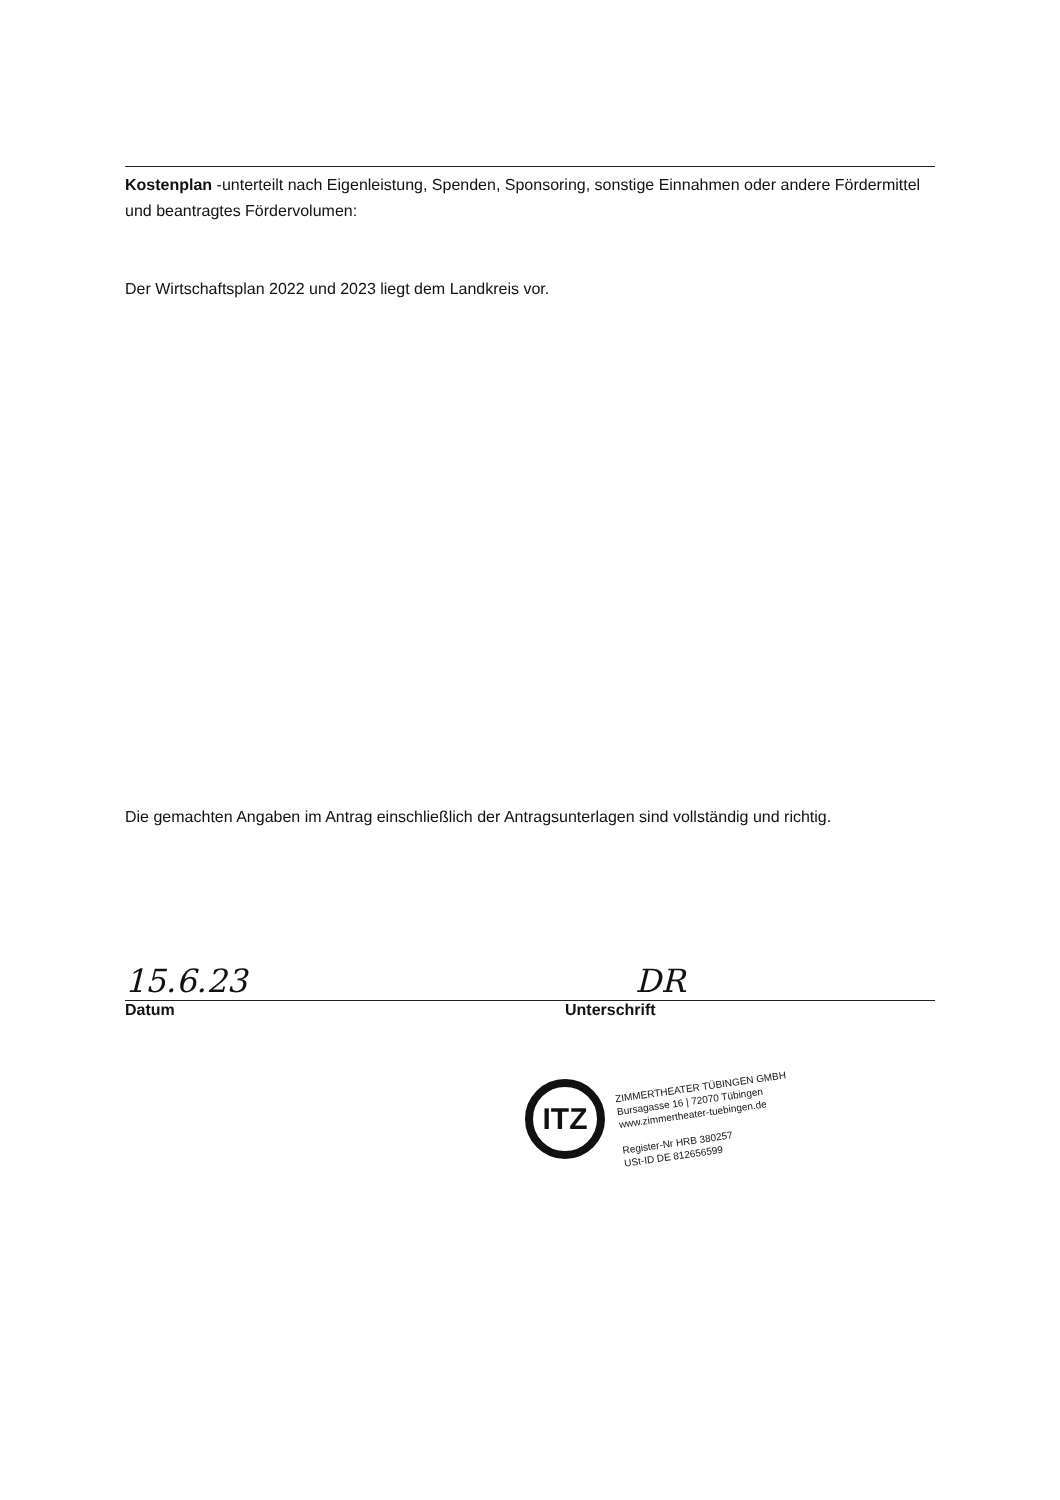Kostenplan -unterteilt nach Eigenleistung, Spenden, Sponsoring, sonstige Einnahmen oder andere Fördermittel und beantragtes Fördervolumen:
Der Wirtschaftsplan 2022 und 2023 liegt dem Landkreis vor.
Die gemachten Angaben im Antrag einschließlich der Antragsunterlagen sind vollständig und richtig.
15.6.23 DR
Datum Unterschrift
ITZ
ZIMMERTHEATER TÜBINGEN GMBH
Bursagasse 16 | 72070 Tübingen
www.zimmertheater-tuebingen.de
Register-Nr HRB 380257
USt-ID DE 812656599